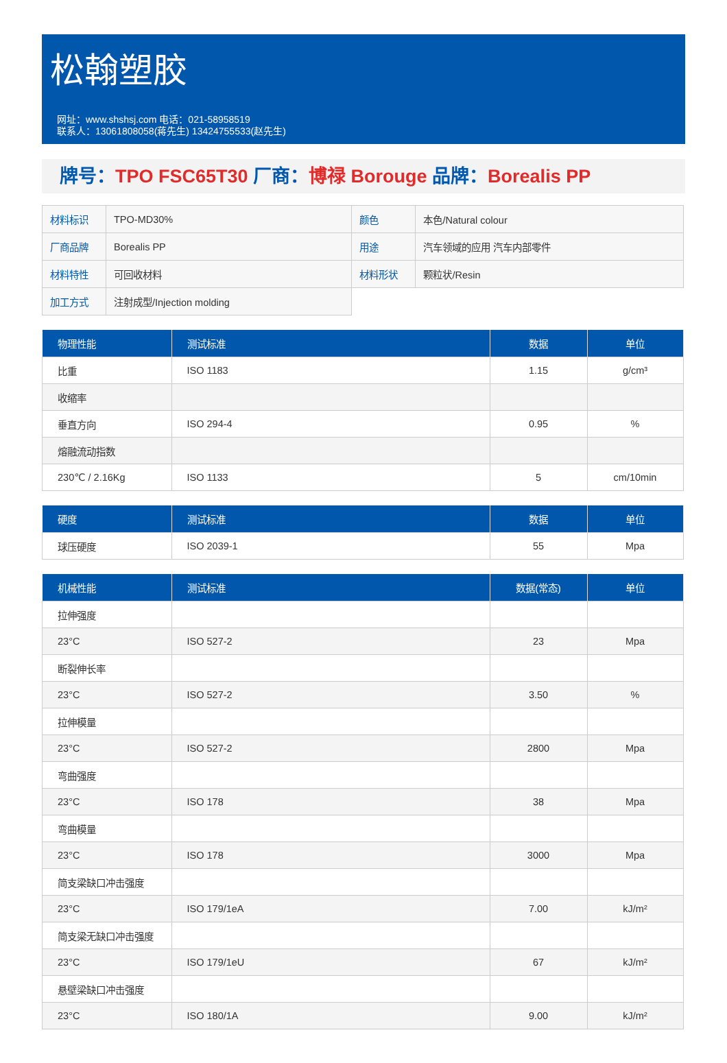松翰塑胶
网址：www.shshsj.com 电话：021-58958519
联系人：13061808058(蒋先生) 13424755533(赵先生)
牌号：TPO FSC65T30 厂商：博禄 Borouge 品牌：Borealis PP
| 材料标识 | TPO-MD30% | 颜色 | 本色/Natural colour |
| 厂商品牌 | Borealis PP | 用途 | 汽车领域的应用 汽车内部零件 |
| 材料特性 | 可回收材料 | 材料形状 | 颗粒状/Resin |
| 加工方式 | 注射成型/Injection molding | | |
| 物理性能 | 测试标准 | 数据 | 单位 |
| --- | --- | --- | --- |
| 比重 | ISO 1183 | 1.15 | g/cm³ |
| 收缩率 | | | |
| 垂直方向 | ISO 294-4 | 0.95 | % |
| 熔融流动指数 | | | |
| 230℃ / 2.16Kg | ISO 1133 | 5 | cm/10min |
| 硬度 | 测试标准 | 数据 | 单位 |
| --- | --- | --- | --- |
| 球压硬度 | ISO 2039-1 | 55 | Mpa |
| 机械性能 | 测试标准 | 数据(常态) | 单位 |
| --- | --- | --- | --- |
| 拉伸强度 | | | |
| 23°C | ISO 527-2 | 23 | Mpa |
| 断裂伸长率 | | | |
| 23°C | ISO 527-2 | 3.50 | % |
| 拉伸模量 | | | |
| 23°C | ISO 527-2 | 2800 | Mpa |
| 弯曲强度 | | | |
| 23°C | ISO 178 | 38 | Mpa |
| 弯曲模量 | | | |
| 23°C | ISO 178 | 3000 | Mpa |
| 简支梁缺口冲击强度 | | | |
| 23°C | ISO 179/1eA | 7.00 | kJ/m² |
| 简支梁无缺口冲击强度 | | | |
| 23°C | ISO 179/1eU | 67 | kJ/m² |
| 悬壁梁缺口冲击强度 | | | |
| 23°C | ISO 180/1A | 9.00 | kJ/m² |